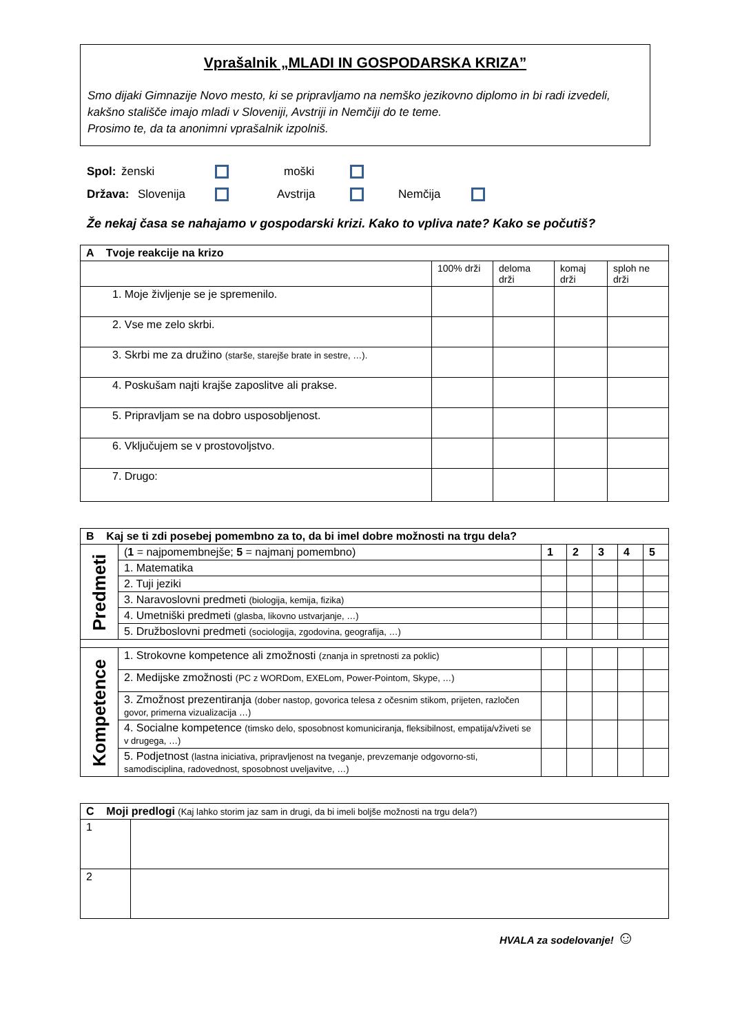Vprašalnik „MLADI IN GOSPODARSKA KRIZA”
Smo dijaki Gimnazije Novo mesto, ki se pripravljamo na nemško jezikovno diplomo in bi radi izvedeli, kakšno stališče imajo mladi v Sloveniji, Avstriji in Nemčiji do te teme.
Prosimo te, da ta anonimni vprašalnik izpolniš.
Spol: ženski moški
Država: Slovenija Avstrija Nemčija
Že nekaj časa se nahajamo v gospodarski krizi. Kako to vpliva nate? Kako se počutiš?
| A Tvoje reakcije na krizo | | | | |
| --- | --- | --- | --- | --- |
| | 100% drži | deloma drži | komaj drži | sploh ne drži |
| 1. Moje življenje se je spremenilo. | | | | |
| 2. Vse me zelo skrbi. | | | | |
| 3. Skrbi me za družino (starše, starejše brate in sestre, …). | | | | |
| 4. Poskušam najti krajše zaposlitve ali prakse. | | | | |
| 5. Pripravljam se na dobro usposobljenost. | | | | |
| 6. Vključujem se v prostovoljstvo. | | | | |
| 7. Drugo: | | | | |
| B Kaj se ti zdi posebej pomembno za to, da bi imel dobre možnosti na trgu dela? | | | | | | |
| --- | --- | --- | --- | --- | --- | --- |
| Predmeti | ( 1 = najpomembnejše; 5 = najmanj pomembno) | 1 | 2 | 3 | 4 | 5 |
| | 1. Matematika | | | | | |
| | 2. Tuji jeziki | | | | | |
| | 3. Naravoslovni predmeti (biologija, kemija, fizika) | | | | | |
| | 4. Umetniški predmeti (glasba, likovno ustvarjanje, …) | | | | | |
| | 5. Družboslovni predmeti (sociologija, zgodovina, geografija, …) | | | | | |
| Kompetence | 1. Strokovne kompetence ali zmožnosti (znanja in spretnosti za poklic) | | | | | |
| | 2. Medijske zmožnosti (PC z WORDom, EXELom, Power-Pointom, Skype, …) | | | | | |
| | 3. Zmožnost prezentiranja (dober nastop, govorica telesa z očesnim stikom, prijeten, razločen govor, primerna vizualizacija …) | | | | | |
| | 4. Socialne kompetence (timsko delo, sposobnost komuniciranja, fleksibilnost, empatija/vživeti se v drugega, …) | | | | | |
| | 5. Podjetnost (lastna iniciativa, pripravljenost na tveganje, prevzemanje odgovorno-sti, samodisciplina, radovednost, sposobnost uveljavitve, …) | | | | | |
| C Moji predlogi (Kaj lahko storim jaz sam in drugi, da bi imeli boljše možnosti na trgu dela?) | |
| --- | --- |
| 1 | |
| 2 | |
HVALA za sodelovanje! ☺